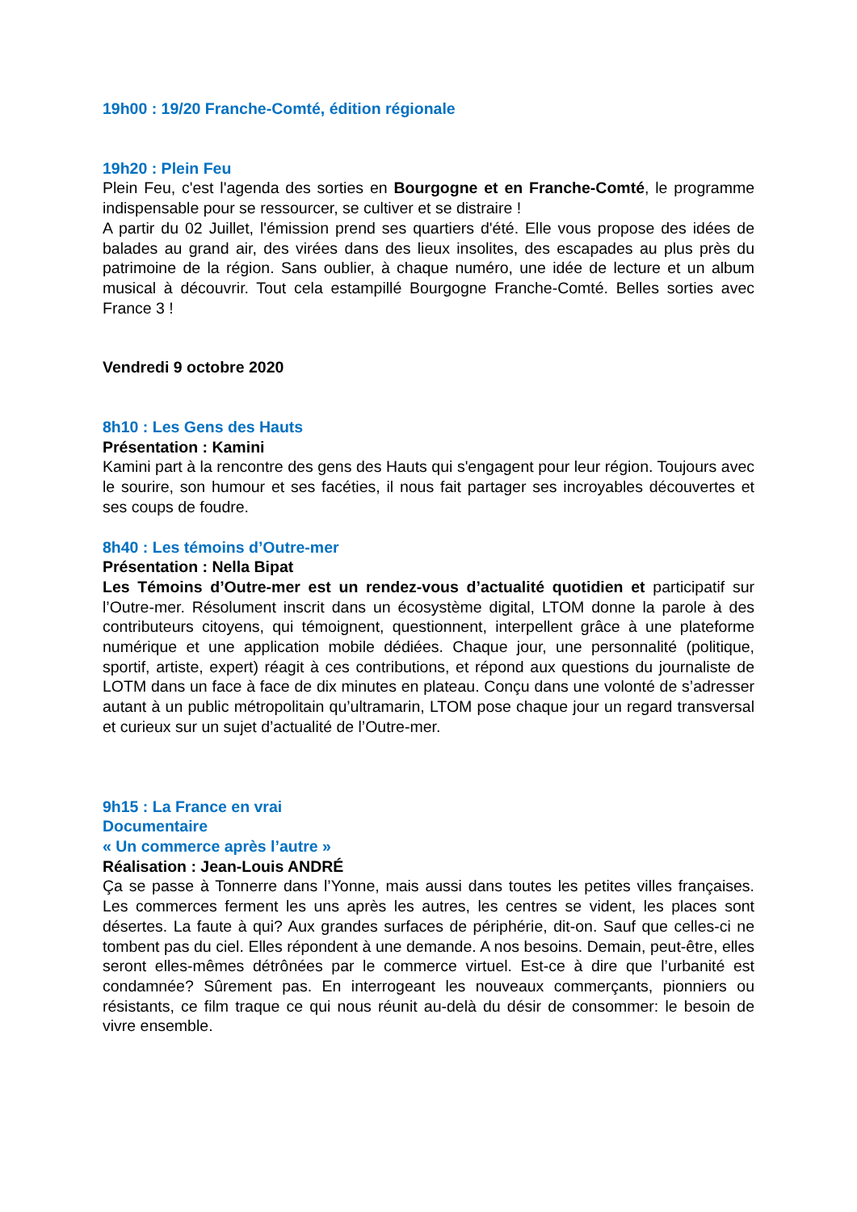19h00 : 19/20 Franche-Comté, édition régionale
19h20 : Plein Feu
Plein Feu, c'est l'agenda des sorties en Bourgogne et en Franche-Comté, le programme indispensable pour se ressourcer, se cultiver et se distraire !
A partir du 02 Juillet, l'émission prend ses quartiers d'été. Elle vous propose des idées de balades au grand air, des virées dans des lieux insolites, des escapades au plus près du patrimoine de la région. Sans oublier, à chaque numéro, une idée de lecture et un album musical à découvrir. Tout cela estampillé Bourgogne Franche-Comté. Belles sorties avec France 3 !
Vendredi 9 octobre 2020
8h10 : Les Gens des Hauts
Présentation : Kamini
Kamini part à la rencontre des gens des Hauts qui s'engagent pour leur région. Toujours avec le sourire, son humour et ses facéties, il nous fait partager ses incroyables découvertes et ses coups de foudre.
8h40 : Les témoins d’Outre-mer
Présentation : Nella Bipat
Les Témoins d’Outre-mer est un rendez-vous d’actualité quotidien et participatif sur l’Outre-mer. Résolument inscrit dans un écosystème digital, LTOM donne la parole à des contributeurs citoyens, qui témoignent, questionnent, interpellent grâce à une plateforme numérique et une application mobile dédiées. Chaque jour, une personnalité (politique, sportif, artiste, expert) réagit à ces contributions, et répond aux questions du journaliste de LOTM dans un face à face de dix minutes en plateau. Conçu dans une volonté de s’adresser autant à un public métropolitain qu’ultramarin, LTOM pose chaque jour un regard transversal et curieux sur un sujet d’actualité de l’Outre-mer.
9h15 : La France en vrai
Documentaire
« Un commerce après l’autre »
Réalisation : Jean-Louis ANDRÉ
Ça se passe à Tonnerre dans l’Yonne, mais aussi dans toutes les petites villes françaises. Les commerces ferment les uns après les autres, les centres se vident, les places sont désertes. La faute à qui? Aux grandes surfaces de périphérie, dit-on. Sauf que celles-ci ne tombent pas du ciel. Elles répondent à une demande. A nos besoins. Demain, peut-être, elles seront elles-mêmes détrônées par le commerce virtuel. Est-ce à dire que l’urbanité est condamnée? Sûrement pas. En interrogeant les nouveaux commerçants, pionniers ou résistants, ce film traque ce qui nous réunit au-delà du désir de consommer: le besoin de vivre ensemble.